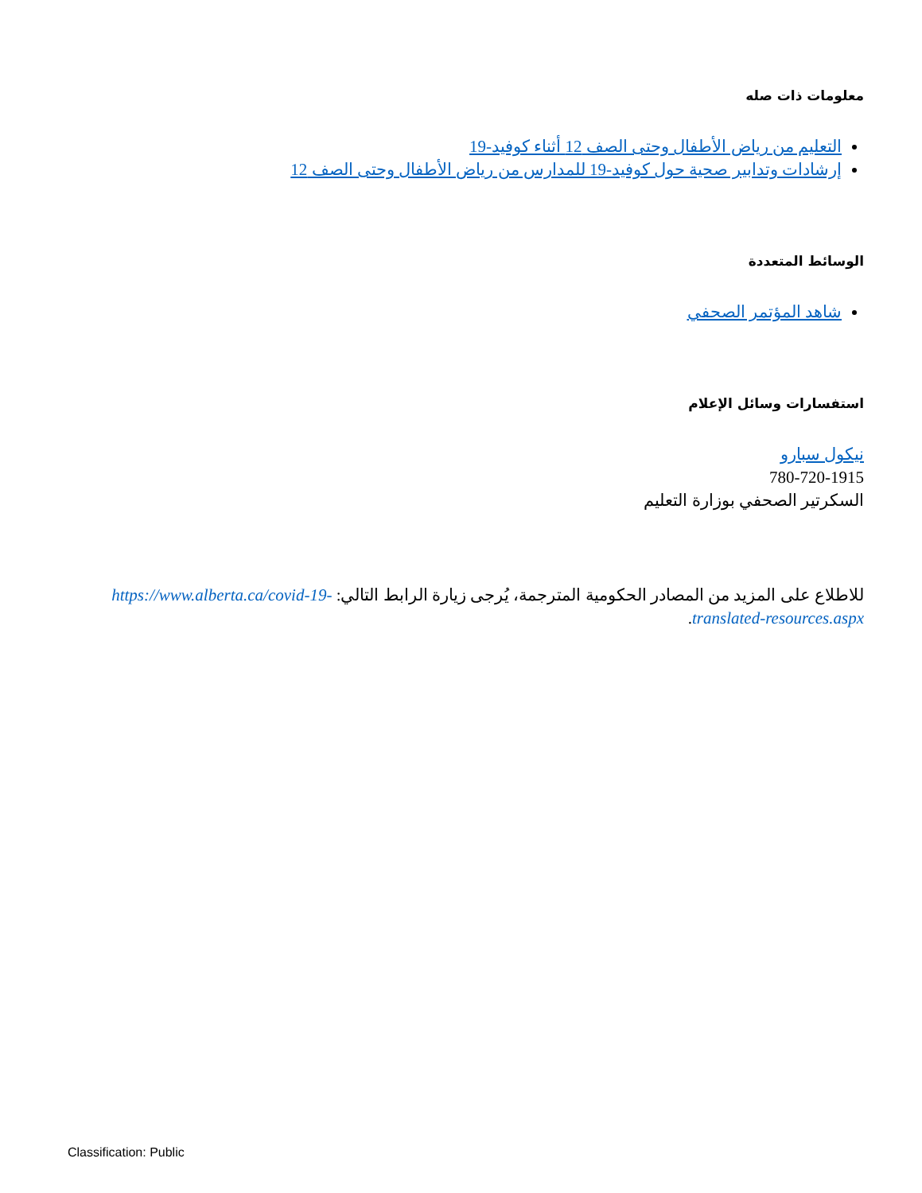معلومات ذات صله
التعليم من رياض الأطفال وحتى الصف 12 أثناء كوفيد-19
إرشادات وتدابير صحية حول كوفيد-19 للمدارس من رياض الأطفال وحتى الصف 12
الوسائط المتعددة
شاهد المؤتمر الصحفي
استفسارات وسائل الإعلام
نيكول سبارو
780-720-1915
السكرتير الصحفي بوزارة التعليم
للاطلاع على المزيد من المصادر الحكومية المترجمة، يُرجى زيارة الرابط التالي: https://www.alberta.ca/covid-19-translated-resources.aspx.
Classification: Public